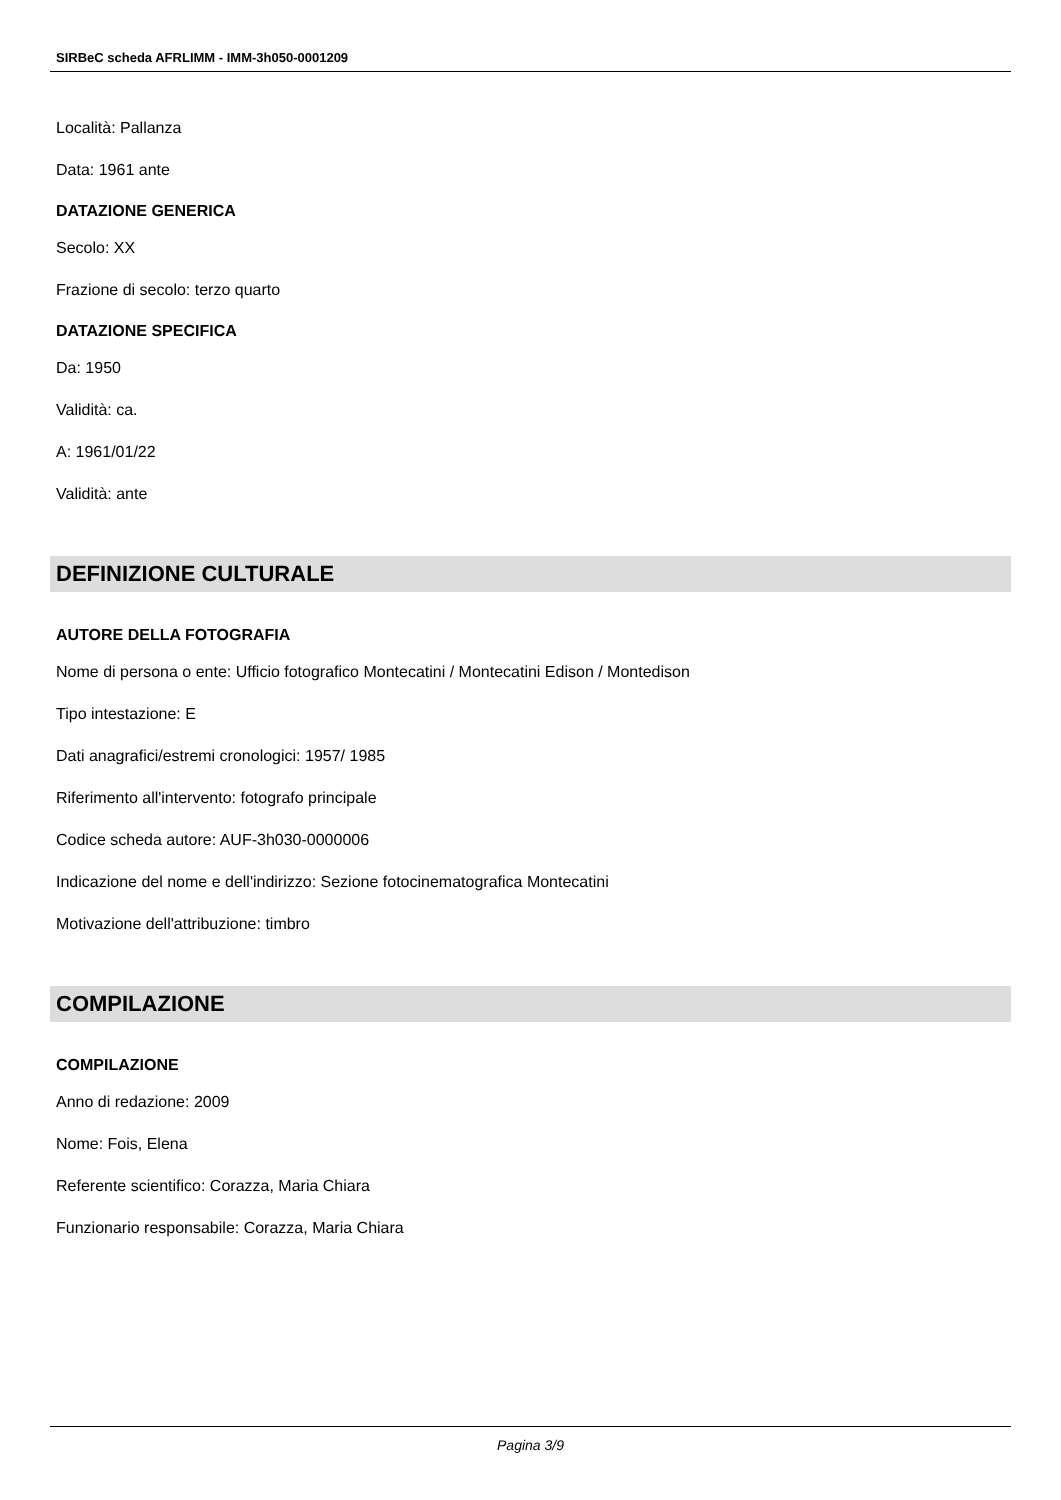SIRBeC scheda AFRLIMM - IMM-3h050-0001209
Località: Pallanza
Data: 1961 ante
DATAZIONE GENERICA
Secolo: XX
Frazione di secolo: terzo quarto
DATAZIONE SPECIFICA
Da: 1950
Validità: ca.
A: 1961/01/22
Validità: ante
DEFINIZIONE CULTURALE
AUTORE DELLA FOTOGRAFIA
Nome di persona o ente: Ufficio fotografico Montecatini / Montecatini Edison / Montedison
Tipo intestazione: E
Dati anagrafici/estremi cronologici: 1957/ 1985
Riferimento all'intervento: fotografo principale
Codice scheda autore: AUF-3h030-0000006
Indicazione del nome e dell'indirizzo: Sezione fotocinematografica Montecatini
Motivazione dell'attribuzione: timbro
COMPILAZIONE
COMPILAZIONE
Anno di redazione: 2009
Nome: Fois, Elena
Referente scientifico: Corazza, Maria Chiara
Funzionario responsabile: Corazza, Maria Chiara
Pagina 3/9